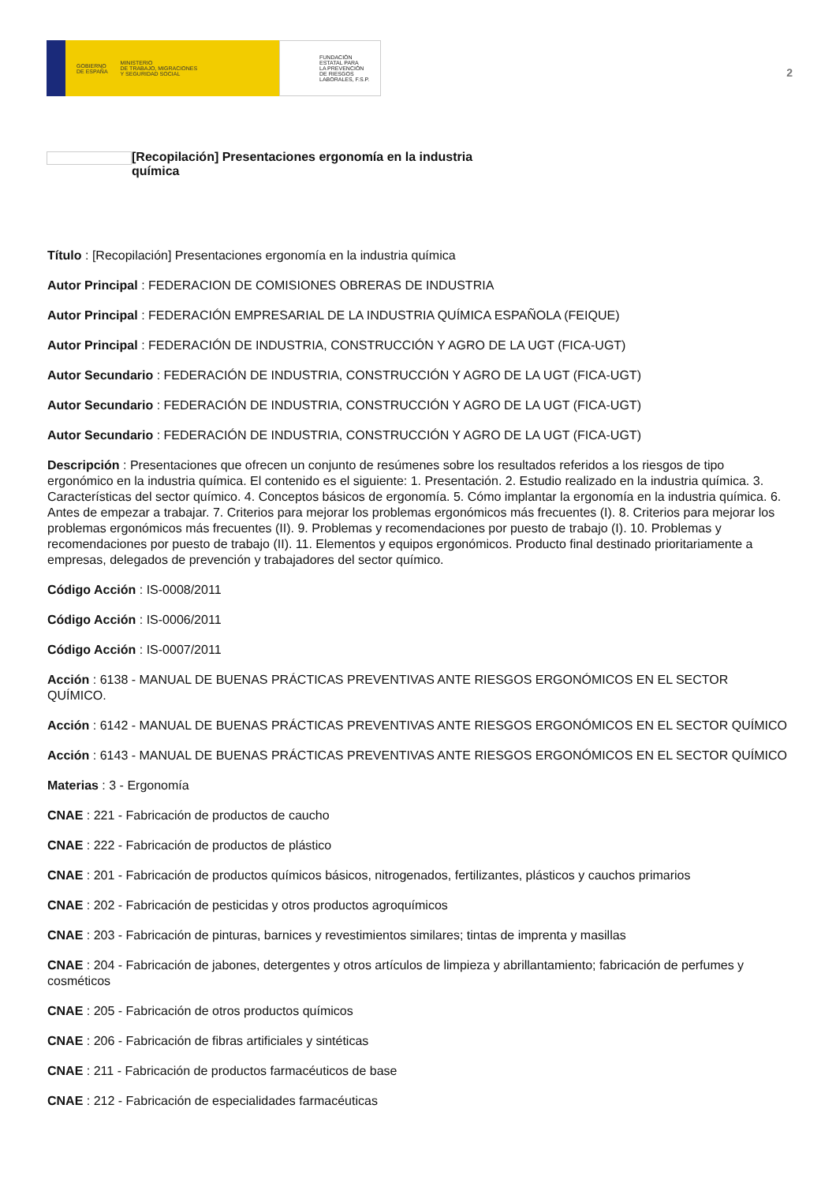GOBIERNO
DE ESPAÑA MINISTERIO
DE TRABAJO, MIGRACIONES
Y SEGURIDAD SOCIAL
FUNDACIÓN
ESTATAL PARA
LA PREVENCIÓN
DE RIESGOS
LABORALES, F.S.P.
2
[Recopilación] Presentaciones ergonomía en la industria química
Título : [Recopilación] Presentaciones ergonomía en la industria química
Autor Principal : FEDERACION DE COMISIONES OBRERAS DE INDUSTRIA
Autor Principal : FEDERACIÓN EMPRESARIAL DE LA INDUSTRIA QUÍMICA ESPAÑOLA (FEIQUE)
Autor Principal : FEDERACIÓN DE INDUSTRIA, CONSTRUCCIÓN Y AGRO DE LA UGT (FICA-UGT)
Autor Secundario : FEDERACIÓN DE INDUSTRIA, CONSTRUCCIÓN Y AGRO DE LA UGT (FICA-UGT)
Autor Secundario : FEDERACIÓN DE INDUSTRIA, CONSTRUCCIÓN Y AGRO DE LA UGT (FICA-UGT)
Autor Secundario : FEDERACIÓN DE INDUSTRIA, CONSTRUCCIÓN Y AGRO DE LA UGT (FICA-UGT)
Descripción : Presentaciones que ofrecen un conjunto de resúmenes sobre los resultados referidos a los riesgos de tipo ergonómico en la industria química. El contenido es el siguiente: 1. Presentación. 2. Estudio realizado en la industria química. 3. Características del sector químico. 4. Conceptos básicos de ergonomía. 5. Cómo implantar la ergonomía en la industria química. 6. Antes de empezar a trabajar. 7. Criterios para mejorar los problemas ergonómicos más frecuentes (I). 8. Criterios para mejorar los problemas ergonómicos más frecuentes (II). 9. Problemas y recomendaciones por puesto de trabajo (I). 10. Problemas y recomendaciones por puesto de trabajo (II). 11. Elementos y equipos ergonómicos. Producto final destinado prioritariamente a empresas, delegados de prevención y trabajadores del sector químico.
Código Acción : IS-0008/2011
Código Acción : IS-0006/2011
Código Acción : IS-0007/2011
Acción : 6138 - MANUAL DE BUENAS PRÁCTICAS PREVENTIVAS ANTE RIESGOS ERGONÓMICOS EN EL SECTOR QUÍMICO.
Acción : 6142 - MANUAL DE BUENAS PRÁCTICAS PREVENTIVAS ANTE RIESGOS ERGONÓMICOS EN EL SECTOR QUÍMICO
Acción : 6143 - MANUAL DE BUENAS PRÁCTICAS PREVENTIVAS ANTE RIESGOS ERGONÓMICOS EN EL SECTOR QUÍMICO
Materias : 3 - Ergonomía
CNAE : 221 - Fabricación de productos de caucho
CNAE : 222 - Fabricación de productos de plástico
CNAE : 201 - Fabricación de productos químicos básicos, nitrogenados, fertilizantes, plásticos y cauchos primarios
CNAE : 202 - Fabricación de pesticidas y otros productos agroquímicos
CNAE : 203 - Fabricación de pinturas, barnices y revestimientos similares; tintas de imprenta y masillas
CNAE : 204 - Fabricación de jabones, detergentes y otros artículos de limpieza y abrillantamiento; fabricación de perfumes y cosméticos
CNAE : 205 - Fabricación de otros productos químicos
CNAE : 206 - Fabricación de fibras artificiales y sintéticas
CNAE : 211 - Fabricación de productos farmacéuticos de base
CNAE : 212 - Fabricación de especialidades farmacéuticas